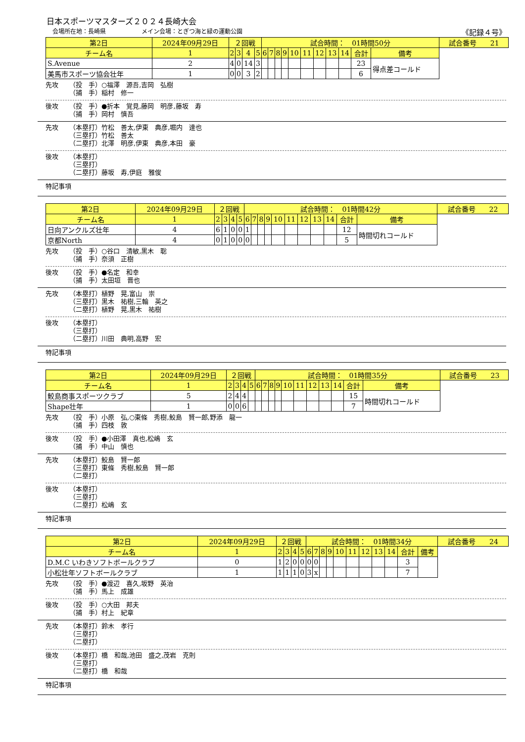日本スポーツマスターズ２０２４長崎大会
会場所在地：長崎県　　　　　　メイン会場：とぎつ海と緑の運動公園 《記録４号》
| 第2日 | 2024年09月29日 | | ２回戦 | | | | 試合時間： 01時間50分 | | | | | | | | | | | 試合番号 21 |
| チーム名 | | 1 | 2 | 3 | 4 | 5 | 6 | 7 | 8 | 9 | 10 | 11 | 12 | 13 | 14 | 合計 | 備考 | |
| S.Avenue | | 2 | 4 | 0 | 14 | 3 | | | | | | | | | | 23 | 得点差コールド | |
| 美馬市スポーツ協会壮年 | | 1 | 0 | 0 | 3 | 2 | | | | | | | | | | 6 | | |
先攻 （投　手）○福澤　源吾,吉岡　弘樹
（捕　手）稲村　修一
後攻 （投　手）●折本　覚見,藤岡　明彦,藤坂　寿
（捕　手）岡村　慎吾
先攻 （本塁打）竹松　善太,伊東　典彦,堀内　達也
（三塁打）竹松　善太
（二塁打）北澤　明彦,伊東　典彦,本田　豪
後攻 （本塁打）
（三塁打）
（二塁打）藤坂　寿,伊庭　雅俊
特記事項
| 第2日 | 2024年09月29日 | | ２回戦 | | | | 試合時間： 01時間42分 | | | | | | | | | | | 試合番号 22 |
| チーム名 | | 1 | 2 | 3 | 4 | 5 | 6 | 7 | 8 | 9 | 10 | 11 | 12 | 13 | 14 | 合計 | 備考 | |
| 日向アンクルズ壮年 | | 4 | 6 | 1 | 0 | 0 | 1 | | | | | | | | | 12 | 時間切れコールド | |
| 京都North | | 4 | 0 | 1 | 0 | 0 | 0 | | | | | | | | | 5 | | |
先攻 （投　手）○谷口　清敏,黒木　聡
（捕　手）奈須　正樹
後攻 （投　手）●名定　和幸
（捕　手）太田垣　晋也
先攻 （本塁打）植野　晃,富山　崇
（三塁打）黒木　祐樹,三輪　英之
（二塁打）植野　晃,黒木　祐樹
後攻 （本塁打）
（三塁打）
（二塁打）川田　典明,高野　宏
特記事項
| 第2日 | 2024年09月29日 | | ２回戦 | | | | 試合時間： 01時間35分 | | | | | | | | | | | 試合番号 23 |
| チーム名 | | 1 | 2 | 3 | 4 | 5 | 6 | 7 | 8 | 9 | 10 | 11 | 12 | 13 | 14 | 合計 | 備考 | |
| 鮫島商事スポーツクラブ | | 5 | 2 | 4 | 4 | | | | | | | | | | | 15 | 時間切れコールド | |
| Shape壮年 | | 1 | 0 | 0 | 6 | | | | | | | | | | | 7 | | |
先攻 （投　手）小原　弘,○東條　秀樹,鮫島　賢一郎,野添　龍一
（捕　手）四枝　敦
後攻 （投　手）●小田澤　真也,松嶋　玄
（捕　手）中山　慎也
先攻 （本塁打）鮫島　賢一郎
（三塁打）東條　秀樹,鮫島　賢一郎
（二塁打）
後攻 （本塁打）
（三塁打）
（二塁打）松嶋　玄
特記事項
| 第2日 | 2024年09月29日 | | ２回戦 | | | | 試合時間： 01時間34分 | | | | | | | | | | | 試合番号 24 |
| チーム名 | | 1 | 2 | 3 | 4 | 5 | 6 | 7 | 8 | 9 | 10 | 11 | 12 | 13 | 14 | 合計 | 備考 | |
| D.M.C いわきソフトボールクラブ | | 0 | 1 | 2 | 0 | 0 | 0 | 0 | | | | | | | | 3 | | |
| 小松壮年ソフトボールクラブ | | 1 | 1 | 1 | 1 | 0 | 3 | x | | | | | | | | 7 | | |
先攻 （投　手）●渡辺　喜久,坂野　英治
（捕　手）馬上　成雄
後攻 （投　手）○大田　邦夫
（捕　手）村上　紀章
先攻 （本塁打）鈴木　孝行
（三塁打）
（二塁打）
後攻 （本塁打）橋　和哉,池田　盛之,茂岩　克則
（三塁打）
（二塁打）橋　和哉
特記事項